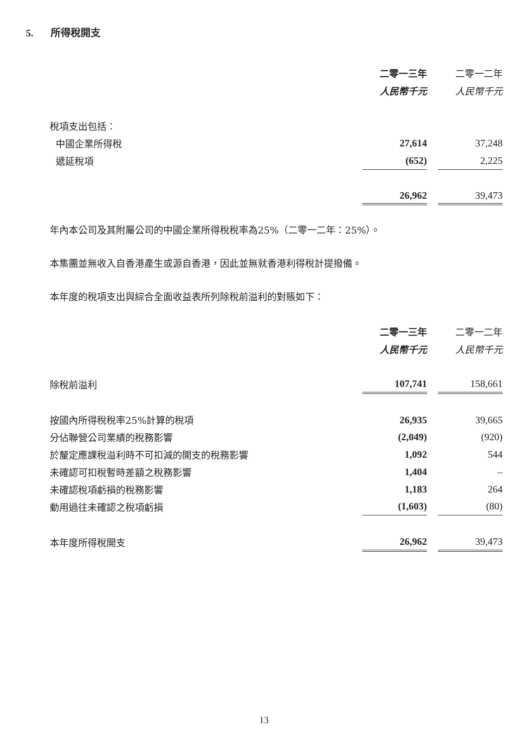5. 所得稅開支
| | 二零一三年 | | 二零一二年 |
| | 人民幣千元 | | 人民幣千元 |
| 稅項支出包括： | | | |
| 中國企業所得稅 | 27,614 | | 37,248 |
| 遞延稅項 | (652) | | 2,225 |
| | 26,962 | | 39,473 |
年內本公司及其附屬公司的中國企業所得稅稅率為25%（二零一二年：25%）。
本集團並無收入自香港產生或源自香港，因此並無就香港利得稅計提撥備。
本年度的稅項支出與綜合全面收益表所列除稅前溢利的對賬如下：
| | 二零一三年 | | 二零一二年 |
| | 人民幣千元 | | 人民幣千元 |
| 除稅前溢利 | 107,741 | | 158,661 |
| 按國內所得稅稅率25%計算的稅項 | 26,935 | | 39,665 |
| 分佔聯營公司業績的稅務影響 | (2,049) | | (920) |
| 於釐定應課稅溢利時不可扣減的開支的稅務影響 | 1,092 | | 544 |
| 未確認可扣稅暫時差額之稅務影響 | 1,404 | | – |
| 未確認稅項虧損的稅務影響 | 1,183 | | 264 |
| 動用過往未確認之稅項虧損 | (1,603) | | (80) |
| 本年度所得稅開支 | 26,962 | | 39,473 |
13